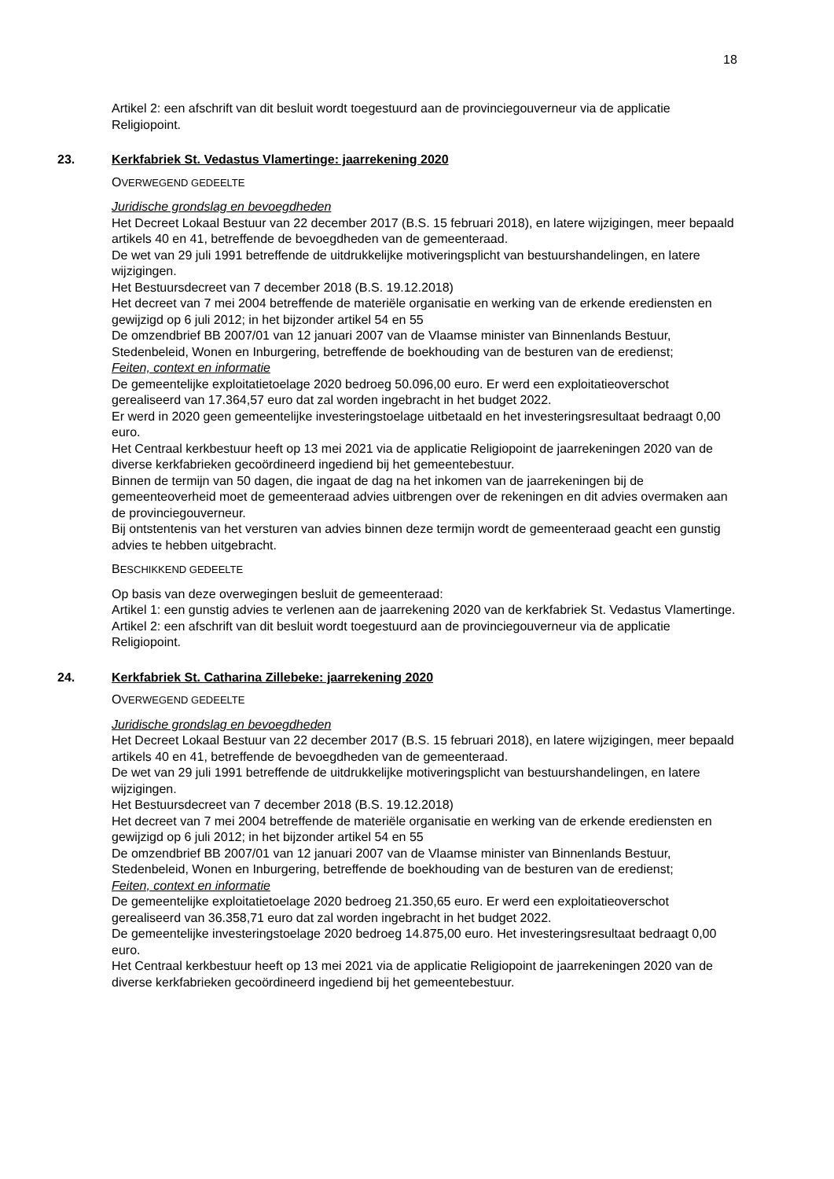18
Artikel 2: een afschrift van dit besluit wordt toegestuurd aan de provinciegouverneur via de applicatie Religiopoint.
23. Kerkfabriek St. Vedastus Vlamertinge: jaarrekening 2020
OVERWEGEND GEDEELTE
Juridische grondslag en bevoegdheden
Het Decreet Lokaal Bestuur van 22 december 2017 (B.S. 15 februari 2018), en latere wijzigingen, meer bepaald artikels 40 en 41, betreffende de bevoegdheden van de gemeenteraad.
De wet van 29 juli 1991 betreffende de uitdrukkelijke motiveringsplicht van bestuurshandelingen, en latere wijzigingen.
Het Bestuursdecreet van 7 december 2018 (B.S. 19.12.2018)
Het decreet van 7 mei 2004 betreffende de materiële organisatie en werking van de erkende erediensten en gewijzigd op 6 juli 2012; in het bijzonder artikel 54 en 55
De omzendbrief BB 2007/01 van 12 januari 2007 van de Vlaamse minister van Binnenlands Bestuur, Stedenbeleid, Wonen en Inburgering, betreffende de boekhouding van de besturen van de eredienst;
Feiten, context en informatie
De gemeentelijke exploitatietoelage 2020 bedroeg 50.096,00 euro. Er werd een exploitatieoverschot gerealiseerd van 17.364,57 euro dat zal worden ingebracht in het budget 2022.
Er werd in 2020 geen gemeentelijke investeringstoelage uitbetaald en het investeringsresultaat bedraagt 0,00 euro.
Het Centraal kerkbestuur heeft op 13 mei 2021 via de applicatie Religiopoint de jaarrekeningen 2020 van de diverse kerkfabrieken gecoördineerd ingediend bij het gemeentebestuur.
Binnen de termijn van 50 dagen, die ingaat de dag na het inkomen van de jaarrekeningen bij de gemeenteoverheid moet de gemeenteraad advies uitbrengen over de rekeningen en dit advies overmaken aan de provinciegouverneur.
Bij ontstentenis van het versturen van advies binnen deze termijn wordt de gemeenteraad geacht een gunstig advies te hebben uitgebracht.
BESCHIKKEND GEDEELTE
Op basis van deze overwegingen besluit de gemeenteraad:
Artikel 1: een gunstig advies te verlenen aan de jaarrekening 2020 van de kerkfabriek St. Vedastus Vlamertinge.
Artikel 2: een afschrift van dit besluit wordt toegestuurd aan de provinciegouverneur via de applicatie Religiopoint.
24. Kerkfabriek St. Catharina Zillebeke: jaarrekening 2020
OVERWEGEND GEDEELTE
Juridische grondslag en bevoegdheden
Het Decreet Lokaal Bestuur van 22 december 2017 (B.S. 15 februari 2018), en latere wijzigingen, meer bepaald artikels 40 en 41, betreffende de bevoegdheden van de gemeenteraad.
De wet van 29 juli 1991 betreffende de uitdrukkelijke motiveringsplicht van bestuurshandelingen, en latere wijzigingen.
Het Bestuursdecreet van 7 december 2018 (B.S. 19.12.2018)
Het decreet van 7 mei 2004 betreffende de materiële organisatie en werking van de erkende erediensten en gewijzigd op 6 juli 2012; in het bijzonder artikel 54 en 55
De omzendbrief BB 2007/01 van 12 januari 2007 van de Vlaamse minister van Binnenlands Bestuur, Stedenbeleid, Wonen en Inburgering, betreffende de boekhouding van de besturen van de eredienst;
Feiten, context en informatie
De gemeentelijke exploitatietoelage 2020 bedroeg 21.350,65 euro. Er werd een exploitatieoverschot gerealiseerd van 36.358,71 euro dat zal worden ingebracht in het budget 2022.
De gemeentelijke investeringstoelage 2020 bedroeg 14.875,00 euro. Het investeringsresultaat bedraagt 0,00 euro.
Het Centraal kerkbestuur heeft op 13 mei 2021 via de applicatie Religiopoint de jaarrekeningen 2020 van de diverse kerkfabrieken gecoördineerd ingediend bij het gemeentebestuur.